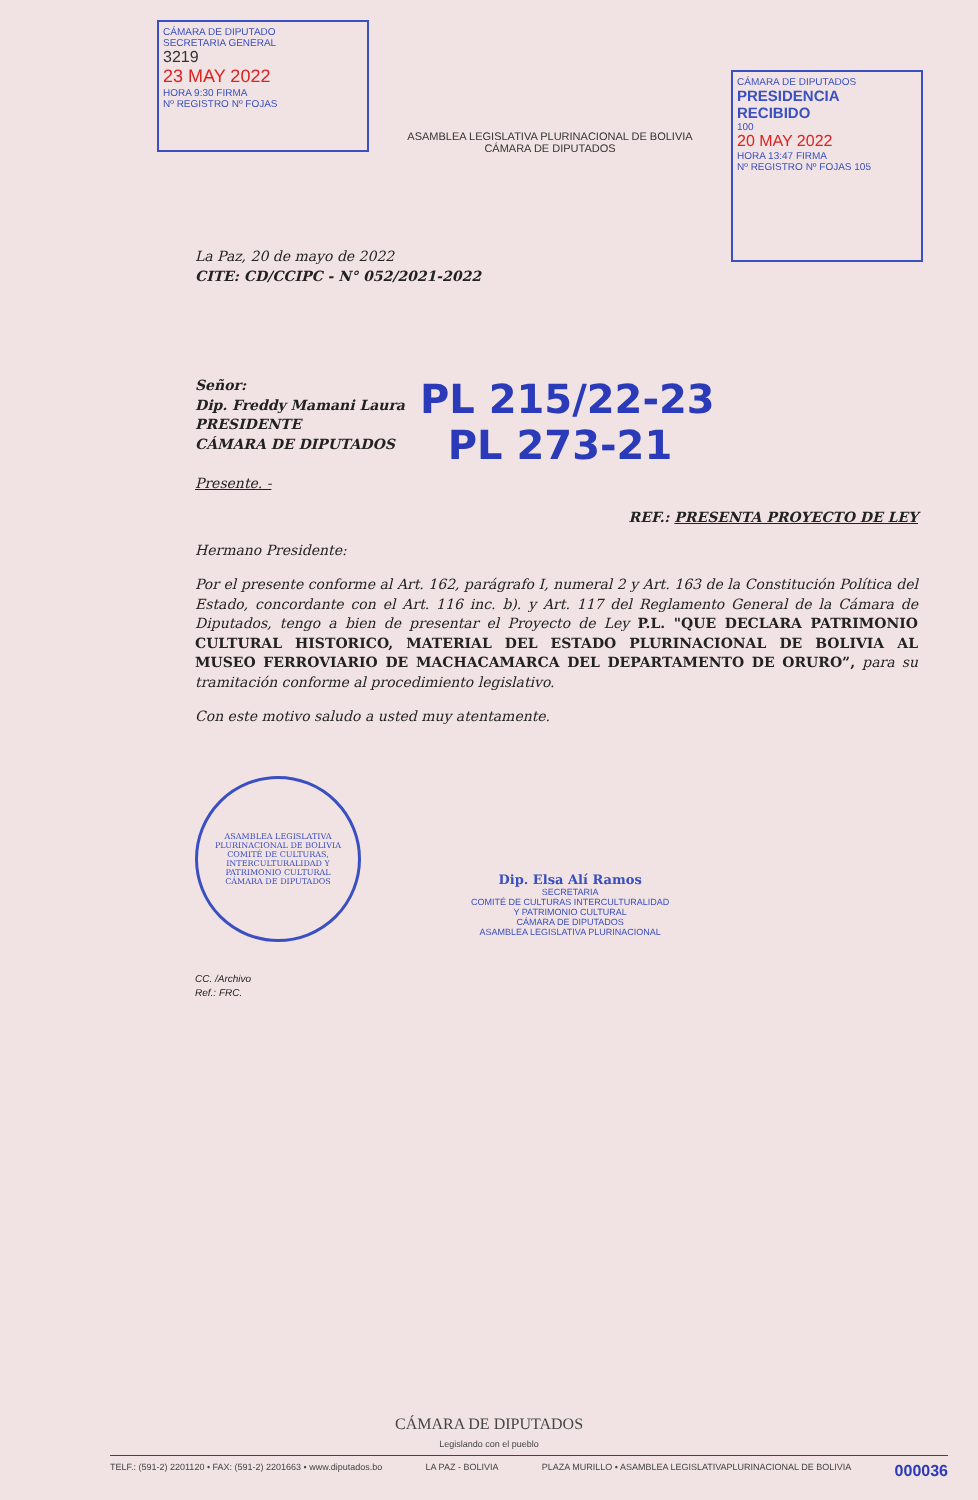CÁMARA DE DIPUTADO
SECRETARIA GENERAL
3219
23 MAY 2022
HORA 9:30 FIRMA
Nº REGISTRO Nº FOJAS
ASAMBLEA LEGISLATIVA PLURINACIONAL DE BOLIVIA
CÁMARA DE DIPUTADOS
CÁMARA DE DIPUTADOS
PRESIDENCIA
RECIBIDO
100
20 MAY 2022
HORA 13:47 FIRMA
Nº REGISTRO Nº FOJAS 105
La Paz, 20 de mayo de 2022
CITE: CD/CCIPC - N° 052/2021-2022
Señor:
Dip. Freddy Mamani Laura
PRESIDENTE
CÁMARA DE DIPUTADOS
Presente. -
PL 215/22-23
PL 273-21
REF.: PRESENTA PROYECTO DE LEY
Hermano Presidente:
Por el presente conforme al Art. 162, parágrafo I, numeral 2 y Art. 163 de la Constitución Política del Estado, concordante con el Art. 116 inc. b). y Art. 117 del Reglamento General de la Cámara de Diputados, tengo a bien de presentar el Proyecto de Ley P.L. "QUE DECLARA PATRIMONIO CULTURAL HISTORICO, MATERIAL DEL ESTADO PLURINACIONAL DE BOLIVIA AL MUSEO FERROVIARIO DE MACHACAMARCA DEL DEPARTAMENTO DE ORURO”, para su tramitación conforme al procedimiento legislativo.
Con este motivo saludo a usted muy atentamente.
ASAMBLEA LEGISLATIVA PLURINACIONAL DE BOLIVIA
COMITÉ DE CULTURAS, INTERCULTURALIDAD Y PATRIMONIO CULTURAL
CÁMARA DE DIPUTADOS
Dip. Elsa Alí Ramos
SECRETARIA
COMITÉ DE CULTURAS INTERCULTURALIDAD
Y PATRIMONIO CULTURAL
CÁMARA DE DIPUTADOS
ASAMBLEA LEGISLATIVA PLURINACIONAL
CC. /Archivo
Ref.: FRC.
CÁMARA DE DIPUTADOS
Legislando con el pueblo
TELF.: (591-2) 2201120 • FAX: (591-2) 2201663 • www.diputados.bo LA PAZ - BOLIVIA PLAZA MURILLO • ASAMBLEA LEGISLATIVAPLURINACIONAL DE BOLIVIA 000036